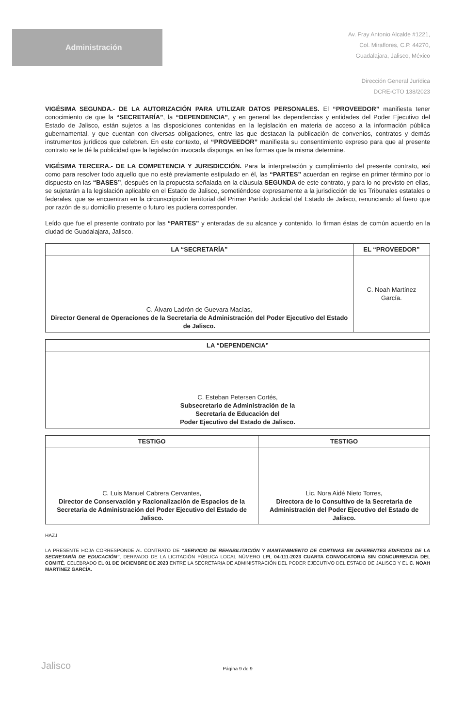Administración
Av. Fray Antonio Alcalde #1221,
Col. Miraflores, C.P. 44270,
Guadalajara, Jalisco, México
Dirección General Jurídica
DCRE-CTO 138/2023
VIGÉSIMA SEGUNDA.- DE LA AUTORIZACIÓN PARA UTILIZAR DATOS PERSONALES. El “PROVEEDOR” manifiesta tener conocimiento de que la “SECRETARÍA”, la “DEPENDENCIA”, y en general las dependencias y entidades del Poder Ejecutivo del Estado de Jalisco, están sujetos a las disposiciones contenidas en la legislación en materia de acceso a la información pública gubernamental, y que cuentan con diversas obligaciones, entre las que destacan la publicación de convenios, contratos y demás instrumentos jurídicos que celebren. En este contexto, el “PROVEEDOR” manifiesta su consentimiento expreso para que al presente contrato se le dé la publicidad que la legislación invocada disponga, en las formas que la misma determine.
VIGÉSIMA TERCERA.- DE LA COMPETENCIA Y JURISDICCIÓN. Para la interpretación y cumplimiento del presente contrato, así como para resolver todo aquello que no esté previamente estipulado en él, las “PARTES” acuerdan en regirse en primer término por lo dispuesto en las “BASES”, después en la propuesta señalada en la cláusula SEGUNDA de este contrato, y para lo no previsto en ellas, se sujetarán a la legislación aplicable en el Estado de Jalisco, sometiéndose expresamente a la jurisdicción de los Tribunales estatales o federales, que se encuentran en la circunscripción territorial del Primer Partido Judicial del Estado de Jalisco, renunciando al fuero que por razón de su domicilio presente o futuro les pudiera corresponder.
Leído que fue el presente contrato por las “PARTES” y enteradas de su alcance y contenido, lo firman éstas de común acuerdo en la ciudad de Guadalajara, Jalisco.
| LA “SECRETARÍA” | EL “PROVEEDOR” |
| --- | --- |
| C. Álvaro Ladrón de Guevara Macías, Director General de Operaciones de la Secretaria de Administración del Poder Ejecutivo del Estado de Jalisco. | C. Noah Martínez García. |
| LA “DEPENDENCIA” |
| --- |
| C. Esteban Petersen Cortés, Subsecretario de Administración de la Secretaria de Educación del Poder Ejecutivo del Estado de Jalisco. |
| TESTIGO | TESTIGO |
| --- | --- |
| C. Luis Manuel Cabrera Cervantes, Director de Conservación y Racionalización de Espacios de la Secretaria de Administración del Poder Ejecutivo del Estado de Jalisco. | Lic. Nora Aidé Nieto Torres, Directora de lo Consultivo de la Secretaria de Administración del Poder Ejecutivo del Estado de Jalisco. |
HAZJ
LA PRESENTE HOJA CORRESPONDE AL CONTRATO DE “SERVICIO DE REHABILITACIÓN Y MANTENIMIENTO DE CORTINAS EN DIFERENTES EDIFICIOS DE LA SECRETARÍA DE EDUCACIÓN”, DERIVADO DE LA LICITACIÓN PÚBLICA LOCAL NÚMERO LPL 04-111-2023 CUARTA CONVOCATORIA SIN CONCURRENCIA DEL COMITÉ, CELEBRADO EL 01 DE DICIEMBRE DE 2023 ENTRE LA SECRETARIA DE ADMINISTRACIÓN DEL PODER EJECUTIVO DEL ESTADO DE JALISCO Y EL C. NOAH MARTÍNEZ GARCÍA.
Página 9 de 9
Jalisco